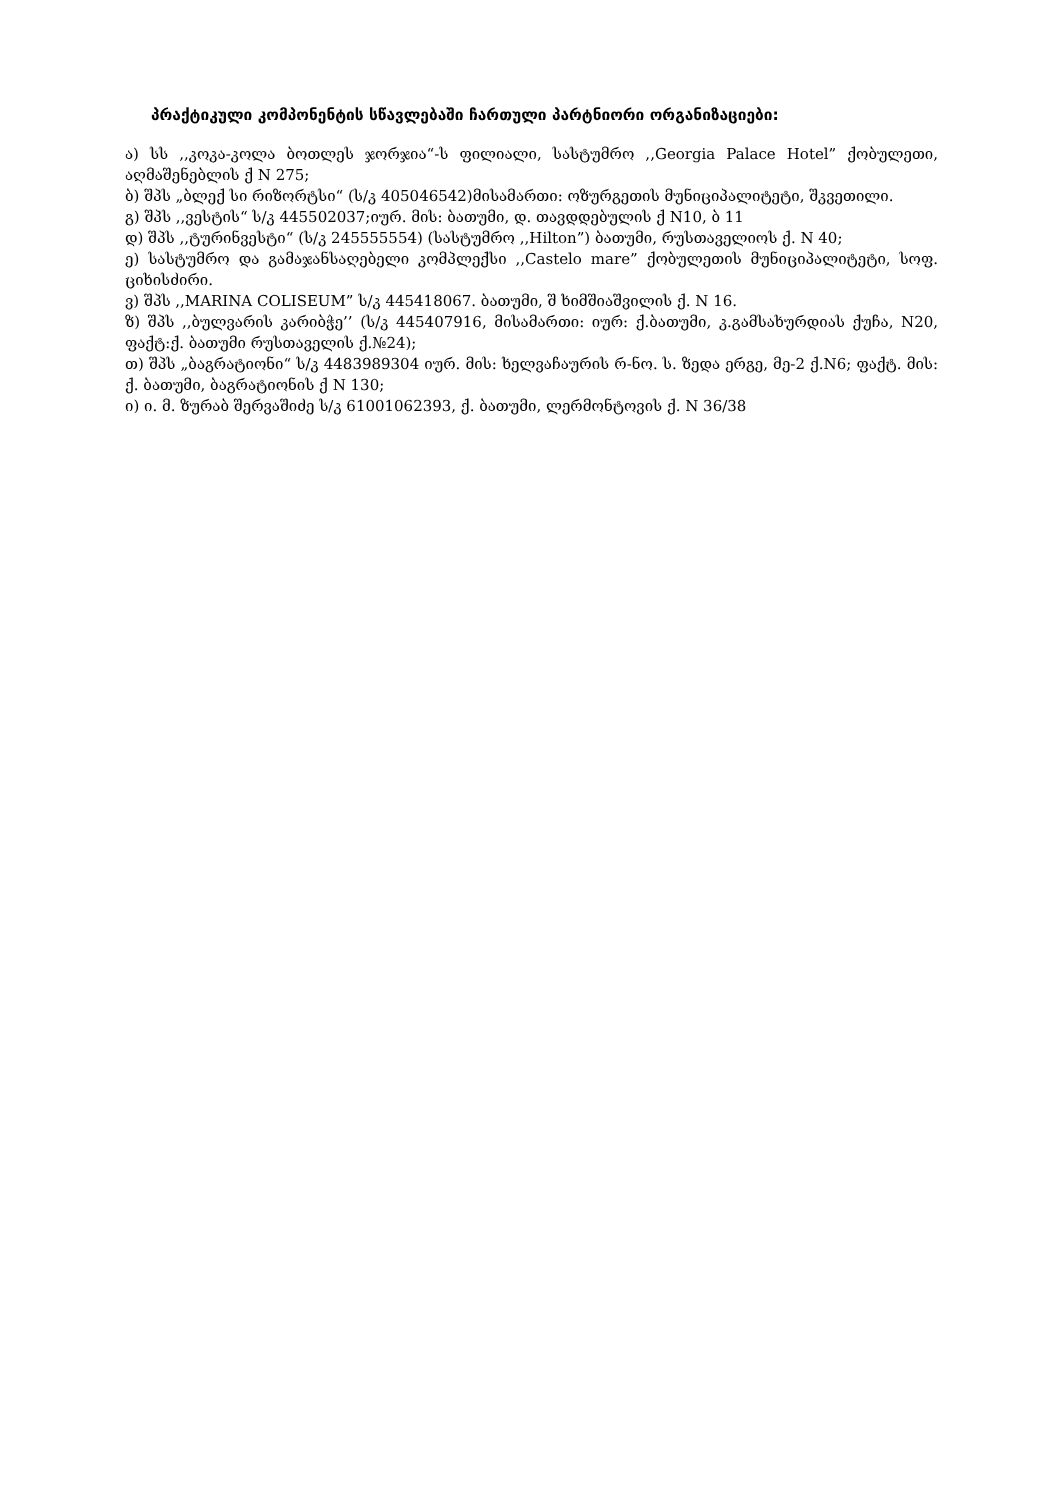პრაქტიკული კომპონენტის სწავლებაში ჩართული პარტნიორი ორგანიზაციები:
ა) სს ,,კოკა-კოლა ბოთლეს ჯორჯია“-ს ფილიალი, სასტუმრო ,,Georgia Palace Hotel” ქობულეთი, აღმაშენებლის ქ N 275;
ბ) შპს „ბლექ სი რიზორტსი“ (ს/კ 405046542)მისამართი: ოზურგეთის მუნიციპალიტეტი, შკვეთილი.
გ) შპს ,,ვესტის“ ს/კ 445502037;იურ. მის: ბათუმი, დ. თავდდებულის ქ N10, ბ 11
დ) შპს ,,ტურინვესტი“ (ს/კ 245555554) (სასტუმრო ,,Hilton”) ბათუმი, რუსთაველიოს ქ. N 40;
ე) სასტუმრო და გამაჯანსაღებელი კომპლექსი ,,Castelo mare” ქობულეთის მუნიციპალიტეტი, სოფ. ციხისძირი.
ვ) შპს ,,MARINA COLISEUM” ს/კ 445418067. ბათუმი, შ ხიმშიაშვილის ქ. N 16.
ზ) შპს ,,ბულვარის კარიბჭე’’ (ს/კ 445407916, მისამართი: იურ: ქ.ბათუმი, კ.გამსახურდიას ქუჩა, N20, ფაქტ:ქ. ბათუმი რუსთაველის ქ.№24);
თ) შპს „ბაგრატიონი“ ს/კ 4483989304 იურ. მის: ხელვაჩაურის რ-ნო. ს. ზედა ერგე, მე-2 ქ.N6; ფაქტ. მის: ქ. ბათუმი, ბაგრატიონის ქ N 130;
ი) ი. მ. ზურაბ შერვაშიძე ს/კ 61001062393, ქ. ბათუმი, ლერმონტოვის ქ. N 36/38